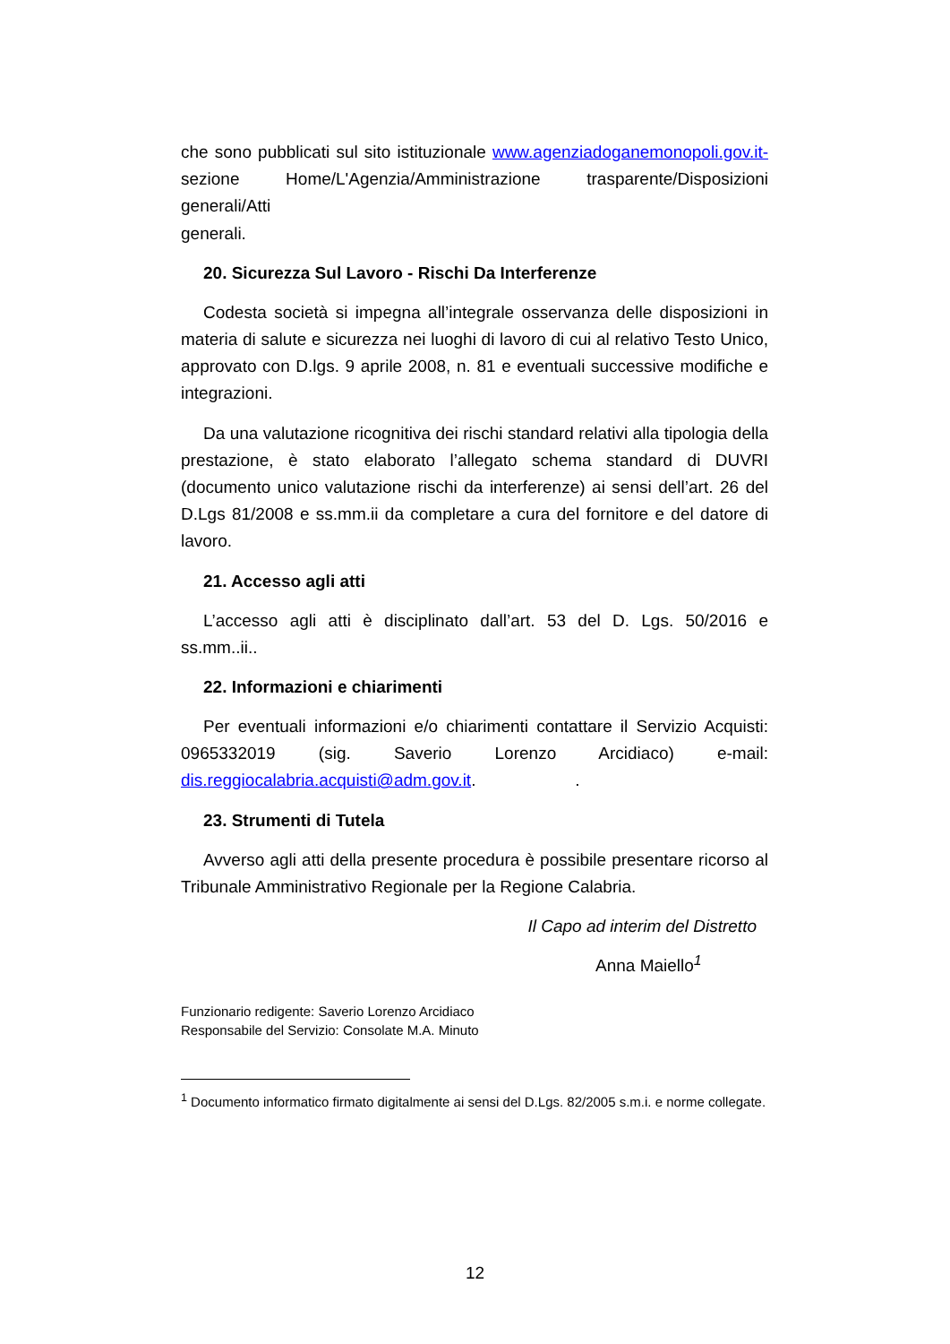che sono pubblicati sul sito istituzionale www.agenziadoganemonopoli.gov.it- sezione Home/L'Agenzia/Amministrazione trasparente/Disposizioni generali/Atti
generali.
20. Sicurezza Sul Lavoro - Rischi Da Interferenze
Codesta società si impegna all’integrale osservanza delle disposizioni in materia di salute e sicurezza nei luoghi di lavoro di cui al relativo Testo Unico, approvato con D.lgs. 9 aprile 2008, n. 81 e eventuali successive modifiche e integrazioni.
Da una valutazione ricognitiva dei rischi standard relativi alla tipologia della prestazione, è stato elaborato l’allegato schema standard di DUVRI (documento unico valutazione rischi da interferenze) ai sensi dell’art. 26 del D.Lgs 81/2008 e ss.mm.ii da completare a cura del fornitore e del datore di lavoro.
21. Accesso agli atti
L’accesso agli atti è disciplinato dall’art. 53 del D. Lgs. 50/2016 e ss.mm..ii..
22. Informazioni e chiarimenti
Per eventuali informazioni e/o chiarimenti contattare il Servizio Acquisti: 0965332019 (sig. Saverio Lorenzo Arcidiaco) e-mail: dis.reggiocalabria.acquisti@adm.gov.it. .
23. Strumenti di Tutela
Avverso agli atti della presente procedura è possibile presentare ricorso al Tribunale Amministrativo Regionale per la Regione Calabria.
Il Capo ad interim del Distretto
Anna Maiello<sup>1</sup>
Funzionario redigente: Saverio Lorenzo Arcidiaco
Responsabile del Servizio: Consolate M.A. Minuto
<sup>1</sup> Documento informatico firmato digitalmente ai sensi del D.Lgs. 82/2005 s.m.i. e norme collegate.
12